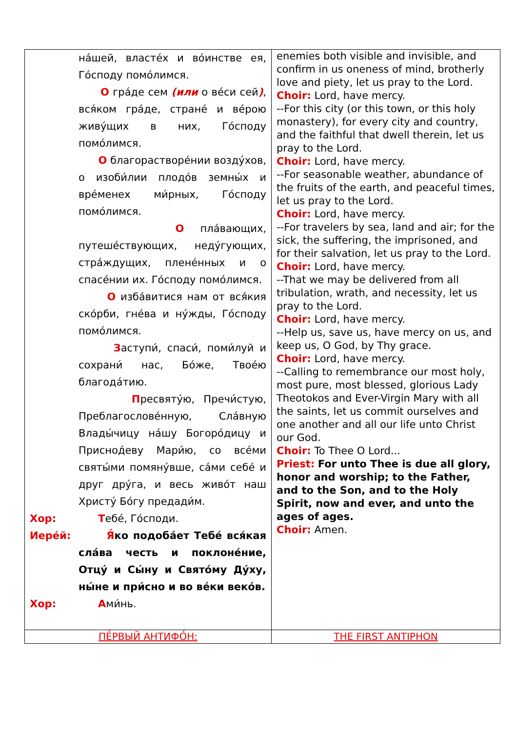| на́шей, власте́х и во́инстве ея, Го́споду помо́лимся. О гра́де сем (или о ве́си сей ) , вся́ком гра́де, стране́ и ве́рою живу́щих в них, Го́споду помо́лимся. О благорастворе́нии возду́хов, о изоби́лии плодо́в земны́х и вре́менех ми́рных, Го́споду помо́лимся. О пла́вающих, путеше́ствующих, неду́гующих, стра́ждущих, плене́нных и о спасе́нии их. Го́споду помо́лимся. О изба́витися нам от вся́кия ско́рби, гне́ва и ну́жды, Го́споду помо́лимся. З аступи́, спаси́, поми́луй и сохрани́ нас, Бо́же, Твое́ю благода́тию. П ресвяту́ю, Пречи́стую, Преблагослове́нную, Сла́вную Влады́чицу на́шу Богоро́дицу и Приснод́еву Мари́ю, со все́ми святы́ми помяну́вше, са́ми себе́ и друг дру́га, и весь живо́т наш Христу́ Бо́гу предади́м. Хор: Т ебе́, Го́споди. Иере́й: Я́ ко подоба́ет Тебе́ вся́кая сла́ва честь и поклоне́ние, Отцу́ и Сы́ну и Свято́му Ду́ху, ны́не и при́сно и во ве́ки веко́в. Хор: А ми́нь. | enemies both visible and invisible, and confirm in us oneness of mind, brotherly love and piety, let us pray to the Lord. Choir: Lord, have mercy. --For this city (or this town, or this holy monastery), for every city and country, and the faithful that dwell therein, let us pray to the Lord. Choir: Lord, have mercy. --For seasonable weather, abundance of the fruits of the earth, and peaceful times, let us pray to the Lord. Choir: Lord, have mercy. --For travelers by sea, land and air; for the sick, the suffering, the imprisoned, and for their salvation, let us pray to the Lord. Choir: Lord, have mercy. --That we may be delivered from all tribulation, wrath, and necessity, let us pray to the Lord. Choir: Lord, have mercy. --Help us, save us, have mercy on us, and keep us, O God, by Thy grace. Choir: Lord, have mercy. --Calling to remembrance our most holy, most pure, most blessed, glorious Lady Theotokos and Ever-Virgin Mary with all the saints, let us commit ourselves and one another and all our life unto Christ our God. Choir: To Thee O Lord... Priest: For unto Thee is due all glory, honor and worship; to the Father, and to the Son, and to the Holy Spirit, now and ever, and unto the ages of ages. Choir: Amen. |
| ПЕ́РВЫЙ АНТИФО́Н: | THE FIRST ANTIPHON |